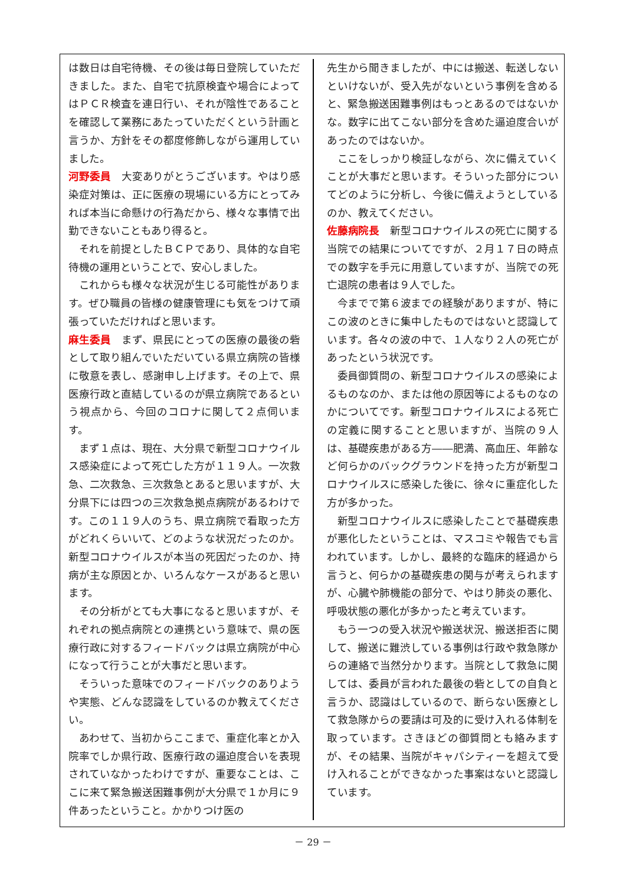は数日は自宅待機、その後は毎日登院していただきました。また、自宅で抗原検査や場合によってはＰＣＲ検査を連日行い、それが陰性であることを確認して業務にあたっていただくという計画と言うか、方針をその都度修飾しながら運用していました。
河野委員　大変ありがとうございます。やはり感染症対策は、正に医療の現場にいる方にとってみれば本当に命懸けの行為だから、様々な事情で出勤できないこともあり得ると。
それを前提としたＢＣＰであり、具体的な自宅待機の運用ということで、安心しました。
これからも様々な状況が生じる可能性があります。ぜひ職員の皆様の健康管理にも気をつけて頑張っていただければと思います。
麻生委員　まず、県民にとっての医療の最後の砦として取り組んでいただいている県立病院の皆様に敬意を表し、感謝申し上げます。その上で、県医療行政と直結しているのが県立病院であるという視点から、今回のコロナに関して２点伺います。
まず１点は、現在、大分県で新型コロナウイルス感染症によって死亡した方が１１９人。一次救急、二次救急、三次救急とあると思いますが、大分県下には四つの三次救急拠点病院があるわけです。この１１９人のうち、県立病院で看取った方がどれくらいいて、どのような状況だったのか。新型コロナウイルスが本当の死因だったのか、持病が主な原因とか、いろんなケースがあると思います。
その分析がとても大事になると思いますが、それぞれの拠点病院との連携という意味で、県の医療行政に対するフィードバックは県立病院が中心になって行うことが大事だと思います。
そういった意味でのフィードバックのありようや実態、どんな認識をしているのか教えてください。
あわせて、当初からここまで、重症化率とか入院率でしか県行政、医療行政の逼迫度合いを表現されていなかったわけですが、重要なことは、ここに来て緊急搬送困難事例が大分県で１か月に９件あったということ。かかりつけ医の
先生から聞きましたが、中には搬送、転送しないといけないが、受入先がないという事例を含めると、緊急搬送困難事例はもっとあるのではないかな。数字に出てこない部分を含めた逼迫度合いがあったのではないか。
ここをしっかり検証しながら、次に備えていくことが大事だと思います。そういった部分についてどのように分析し、今後に備えようとしているのか、教えてください。
佐藤病院長　新型コロナウイルスの死亡に関する当院での結果についてですが、２月１７日の時点での数字を手元に用意していますが、当院での死亡退院の患者は９人でした。
今までで第６波までの経験がありますが、特にこの波のときに集中したものではないと認識しています。各々の波の中で、１人なり２人の死亡があったという状況です。
委員御質問の、新型コロナウイルスの感染によるものなのか、または他の原因等によるものなのかについてです。新型コロナウイルスによる死亡の定義に関することと思いますが、当院の９人は、基礎疾患がある方――肥満、高血圧、年齢など何らかのバックグラウンドを持った方が新型コロナウイルスに感染した後に、徐々に重症化した方が多かった。
新型コロナウイルスに感染したことで基礎疾患が悪化したということは、マスコミや報告でも言われています。しかし、最終的な臨床的経過から言うと、何らかの基礎疾患の関与が考えられますが、心臓や肺機能の部分で、やはり肺炎の悪化、呼吸状態の悪化が多かったと考えています。
もう一つの受入状況や搬送状況、搬送拒否に関して、搬送に難渋している事例は行政や救急隊からの連絡で当然分かります。当院として救急に関しては、委員が言われた最後の砦としての自負と言うか、認識はしているので、断らない医療として救急隊からの要請は可及的に受け入れる体制を取っています。さきほどの御質問とも絡みますが、その結果、当院がキャパシティーを超えて受け入れることができなかった事案はないと認識しています。
－ 29 －